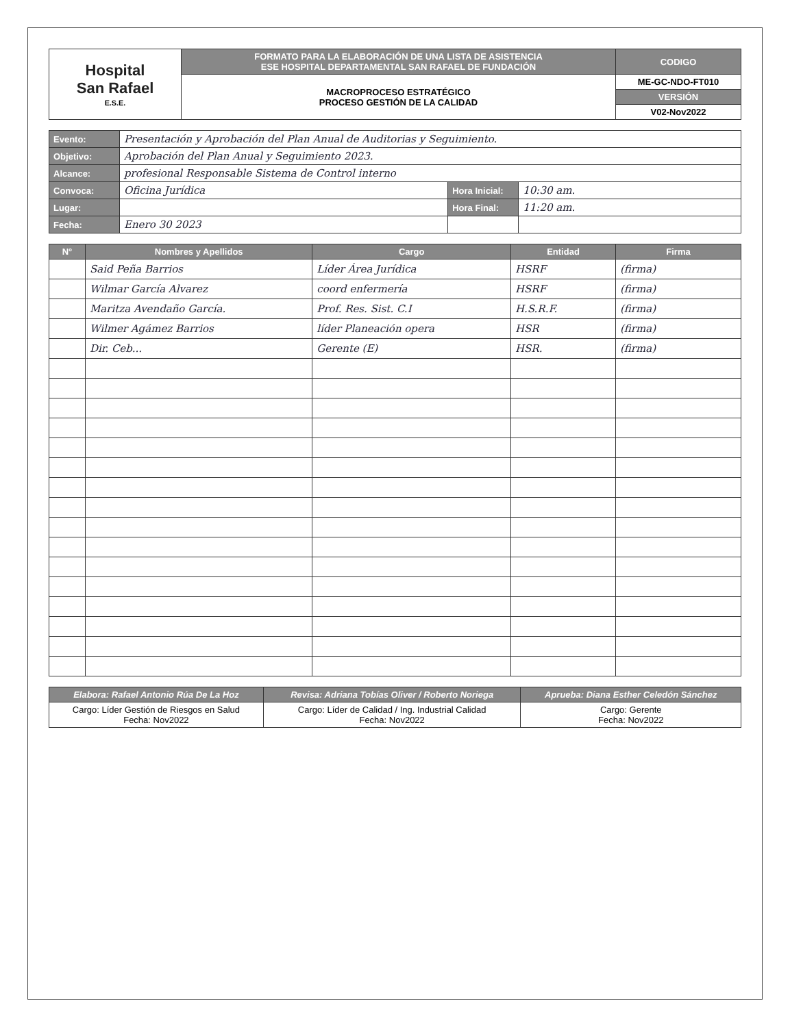| Hospital San Rafael E.S.E. | FORMATO PARA LA ELABORACIÓN DE UNA LISTA DE ASISTENCIA ESE HOSPITAL DEPARTAMENTAL SAN RAFAEL DE FUNDACIÓN | CODIGO |
| | MACROPROCESO ESTRATÉGICO PROCESO GESTIÓN DE LA CALIDAD | ME-GC-NDO-FT010 |
| | | VERSIÓN |
| | | V02-Nov2022 |
| Evento: | Presentación y Aprobación del Plan Anual de Auditorias y Seguimiento. | | |
| Objetivo: | Aprobación del Plan Anual y Seguimiento 2023. | | |
| Alcance: | profesional Responsable Sistema de Control interno | | |
| Convoca: | Oficina Jurídica | Hora Inicial: | 10:30 am. |
| Lugar: | | Hora Final: | 11:20 am. |
| Fecha: | Enero 30 2023 | | |
| N° | Nombres y Apellidos | Cargo | Entidad | Firma |
| --- | --- | --- | --- | --- |
| | Said Peña Barrios | Líder Área Jurídica | HSRF | (firma) |
| | Wilmar García Alvarez | coord enfermería | HSRF | (firma) |
| | Maritza Avendaño García. | Prof. Res. Sist. C.I | H.S.R.F. | (firma) |
| | Wilmer Agámez Barrios | líder Planeación opera | HSR | (firma) |
| | Dir. Ceb... | Gerente (E) | HSR. | (firma) |
| Elabora: Rafael Antonio Rúa De La Hoz | Revisa: Adriana Tobías Oliver / Roberto Noriega | Aprueba: Diana Esther Celedón Sánchez |
| Cargo: Líder Gestión de Riesgos en Salud Fecha: Nov2022 | Cargo: Líder de Calidad / Ing. Industrial Calidad Fecha: Nov2022 | Cargo: Gerente Fecha: Nov2022 |